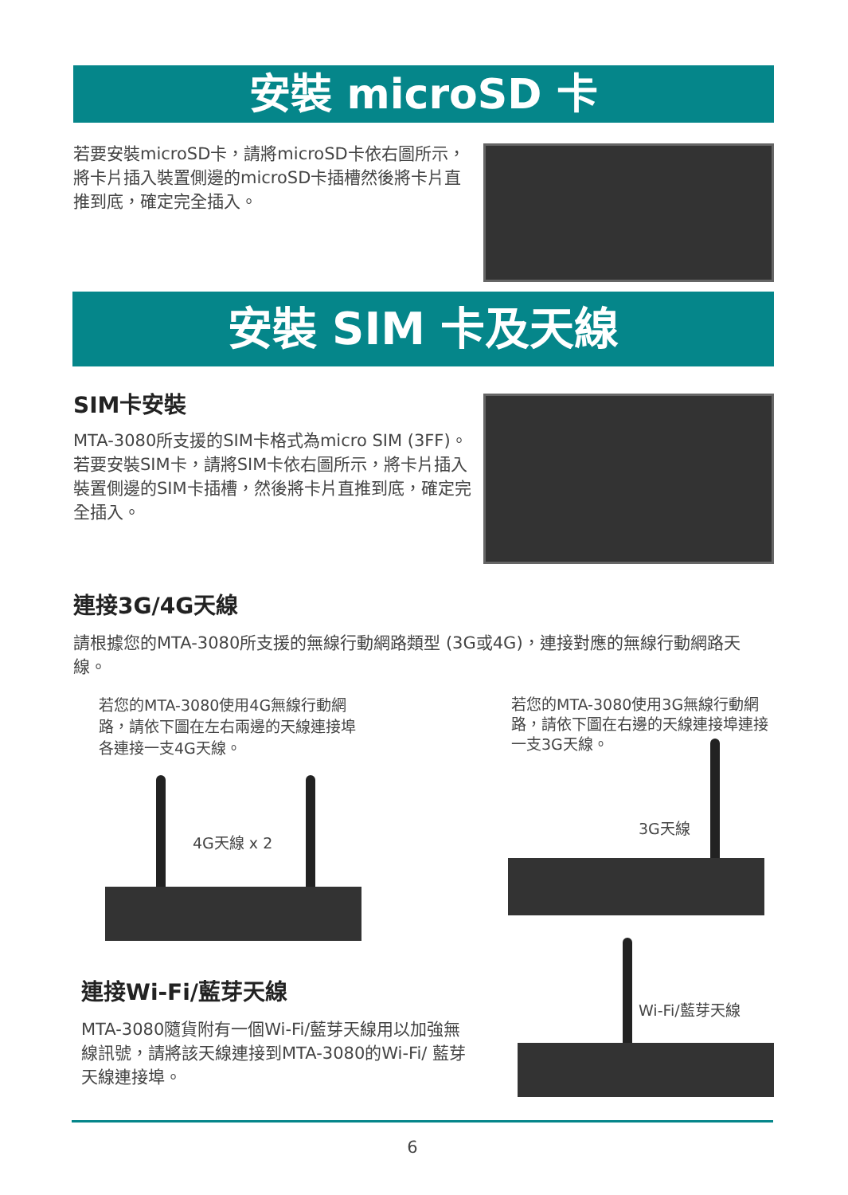安裝 microSD 卡
若要安裝microSD卡，請將microSD卡依右圖所示，將卡片插入裝置側邊的microSD卡插槽然後將卡片直推到底，確定完全插入。
安裝 SIM 卡及天線
SIM卡安裝
MTA-3080所支援的SIM卡格式為micro SIM (3FF)。若要安裝SIM卡，請將SIM卡依右圖所示，將卡片插入裝置側邊的SIM卡插槽，然後將卡片直推到底，確定完全插入。
連接3G/4G天線
請根據您的MTA-3080所支援的無線行動網路類型 (3G或4G)，連接對應的無線行動網路天線。
若您的MTA-3080使用4G無線行動網路，請依下圖在左右兩邊的天線連接埠各連接一支4G天線。
4G天線 x 2
連接Wi-Fi/藍芽天線
MTA-3080隨貨附有一個Wi-Fi/藍芽天線用以加強無線訊號，請將該天線連接到MTA-3080的Wi-Fi/ 藍芽天線連接埠。
若您的MTA-3080使用3G無線行動網路，請依下圖在右邊的天線連接埠連接一支3G天線。
3G天線
Wi-Fi/藍芽天線
6